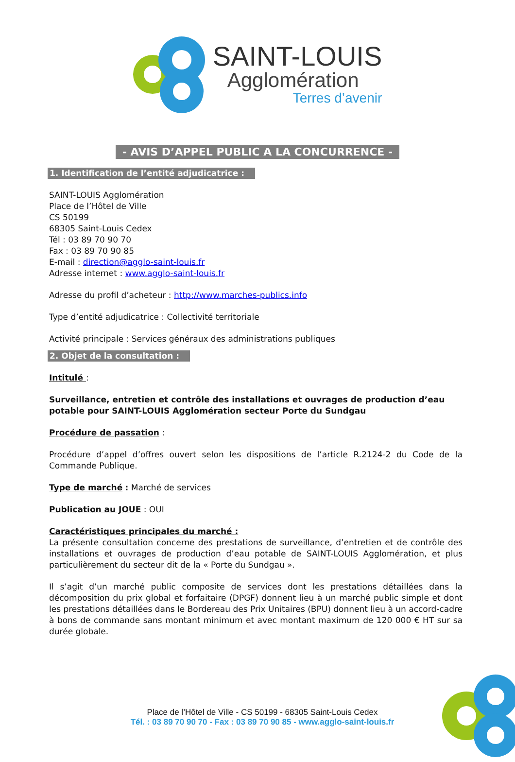SAINT-LOUIS
Agglomération
Terres d’avenir
- AVIS D’APPEL PUBLIC A LA CONCURRENCE -
1. Identification de l’entité adjudicatrice :
SAINT-LOUIS Agglomération
Place de l’Hôtel de Ville
CS 50199
68305 Saint-Louis Cedex
Tél : 03 89 70 90 70
Fax : 03 89 70 90 85
E-mail : direction@agglo-saint-louis.fr
Adresse internet : www.agglo-saint-louis.fr
Adresse du profil d’acheteur : http://www.marches-publics.info
Type d’entité adjudicatrice : Collectivité territoriale
Activité principale : Services généraux des administrations publiques
2. Objet de la consultation :
Intitulé :
Surveillance, entretien et contrôle des installations et ouvrages de production d’eau potable pour SAINT-LOUIS Agglomération secteur Porte du Sundgau
Procédure de passation :
Procédure d’appel d’offres ouvert selon les dispositions de l’article R.2124-2 du Code de la Commande Publique.
Type de marché : Marché de services
Publication au JOUE : OUI
Caractéristiques principales du marché :
La présente consultation concerne des prestations de surveillance, d’entretien et de contrôle des installations et ouvrages de production d’eau potable de SAINT-LOUIS Agglomération, et plus particulièrement du secteur dit de la « Porte du Sundgau ».
Il s’agit d’un marché public composite de services dont les prestations détaillées dans la décomposition du prix global et forfaitaire (DPGF) donnent lieu à un marché public simple et dont les prestations détaillées dans le Bordereau des Prix Unitaires (BPU) donnent lieu à un accord-cadre à bons de commande sans montant minimum et avec montant maximum de 120 000 € HT sur sa durée globale.
Place de l’Hôtel de Ville - CS 50199 - 68305 Saint-Louis Cedex
Tél. : 03 89 70 90 70 - Fax : 03 89 70 90 85 - www.agglo-saint-louis.fr